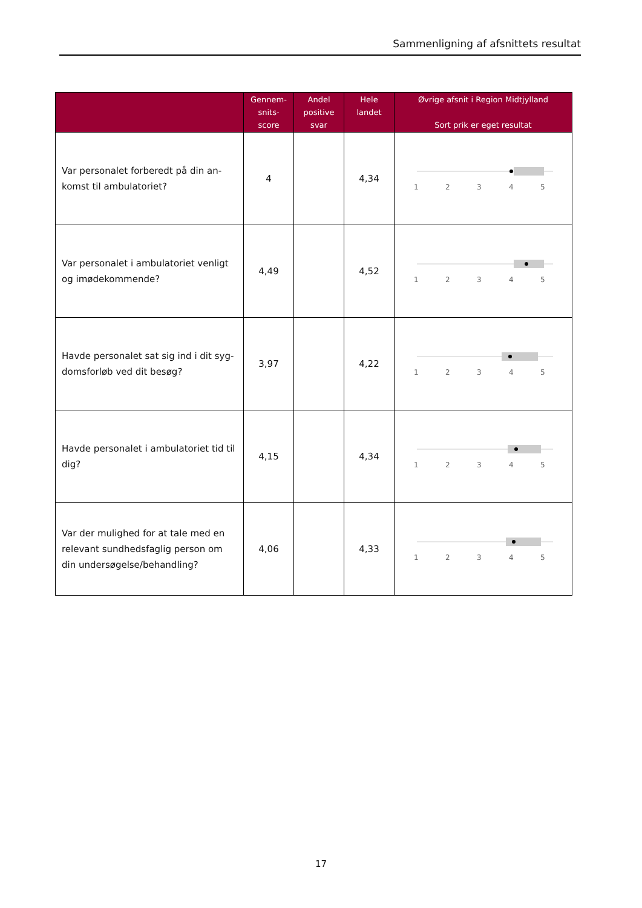Sammenligning af afsnittets resultat
| | Gennem- snits- score | Andel positive svar | Hele landet | Øvrige afsnit i Region Midtjylland Sort prik er eget resultat |
| --- | --- | --- | --- | --- |
| Var personalet forberedt på din an-komst til ambulatoriet? | 4 | | 4,34 | 1 2 3 4 5 |
| Var personalet i ambulatoriet venligt og imødekommende? | 4,49 | | 4,52 | 1 2 3 4 5 |
| Havde personalet sat sig ind i dit syg-domsforløb ved dit besøg? | 3,97 | | 4,22 | 1 2 3 4 5 |
| Havde personalet i ambulatoriet tid til dig? | 4,15 | | 4,34 | 1 2 3 4 5 |
| Var der mulighed for at tale med en relevant sundhedsfaglig person om din undersøgelse/behandling? | 4,06 | | 4,33 | 1 2 3 4 5 |
17